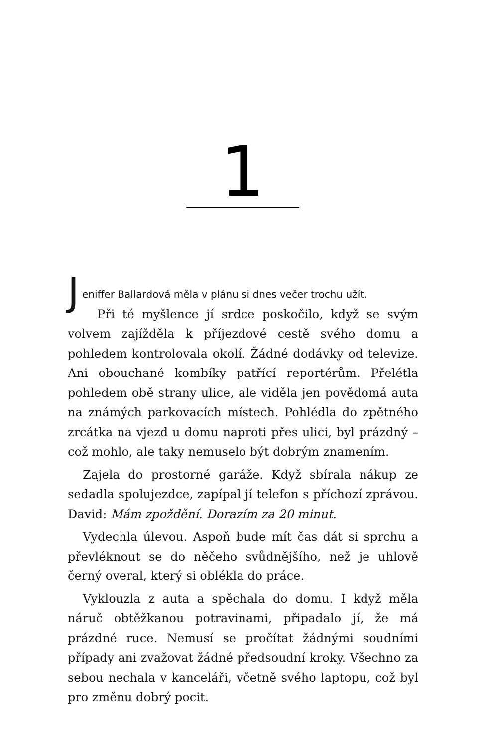1
Jeniffer Ballardová měla v plánu si dnes večer trochu užít.
Při té myšlence jí srdce poskočilo, když se svým volvem zajížděla k příjezdové cestě svého domu a pohledem kontrolovala okolí. Žádné dodávky od televize. Ani obouchané kombíky patřící reportérům. Přelétla pohledem obě strany ulice, ale viděla jen povědomá auta na známých parkovacích místech. Pohlédla do zpětného zrcátka na vjezd u domu naproti přes ulici, byl prázdný – což mohlo, ale taky nemuselo být dobrým znamením.
Zajela do prostorné garáže. Když sbírala nákup ze sedadla spolujezdce, zapípal jí telefon s příchozí zprávou. David: Mám zpoždění. Dorazím za 20 minut.
Vydechla úlevou. Aspoň bude mít čas dát si sprchu a převléknout se do něčeho svůdnějšího, než je uhlově černý overal, který si oblékla do práce.
Vyklouzla z auta a spěchala do domu. I když měla náruč obtěžkanou potravinami, připadalo jí, že má prázdné ruce. Nemusí se pročítat žádnými soudními případy ani zvažovat žádné předsoudní kroky. Všechno za sebou nechala v kanceláři, včetně svého laptopu, což byl pro změnu dobrý pocit.